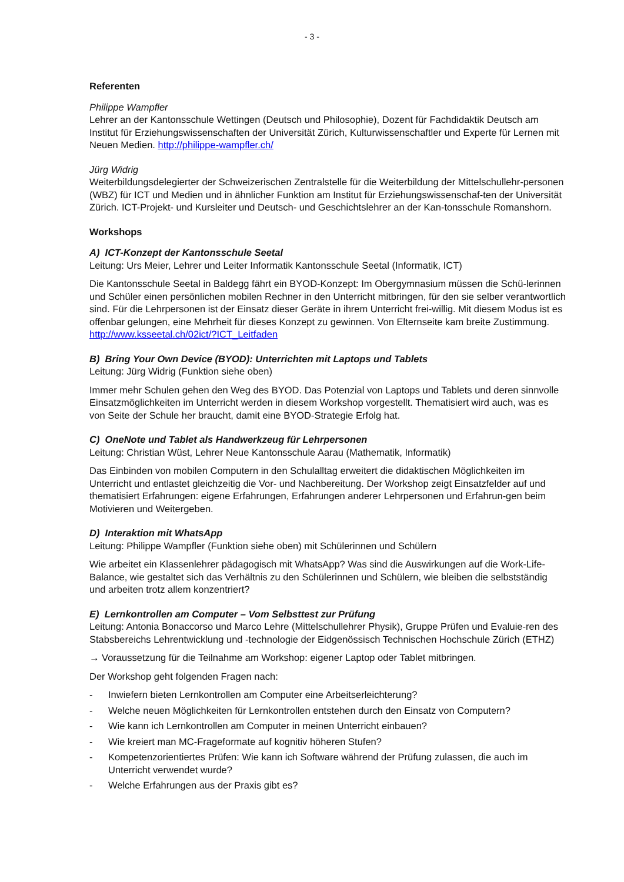- 3 -
Referenten
Philippe Wampfler
Lehrer an der Kantonsschule Wettingen (Deutsch und Philosophie), Dozent für Fachdidaktik Deutsch am Institut für Erziehungswissenschaften der Universität Zürich, Kulturwissenschaftler und Experte für Lernen mit Neuen Medien. http://philippe-wampfler.ch/
Jürg Widrig
Weiterbildungsdelegierter der Schweizerischen Zentralstelle für die Weiterbildung der Mittelschullehr-personen (WBZ) für ICT und Medien und in ähnlicher Funktion am Institut für Erziehungswissenschaf-ten der Universität Zürich. ICT-Projekt- und Kursleiter und Deutsch- und Geschichtslehrer an der Kan-tonsschule Romanshorn.
Workshops
A) ICT-Konzept der Kantonsschule Seetal
Leitung: Urs Meier, Lehrer und Leiter Informatik Kantonsschule Seetal (Informatik, ICT)
Die Kantonsschule Seetal in Baldegg fährt ein BYOD-Konzept: Im Obergymnasium müssen die Schü-lerinnen und Schüler einen persönlichen mobilen Rechner in den Unterricht mitbringen, für den sie selber verantwortlich sind. Für die Lehrpersonen ist der Einsatz dieser Geräte in ihrem Unterricht frei-willig. Mit diesem Modus ist es offenbar gelungen, eine Mehrheit für dieses Konzept zu gewinnen. Von Elternseite kam breite Zustimmung. http://www.ksseetal.ch/02ict/?ICT_Leitfaden
B) Bring Your Own Device (BYOD): Unterrichten mit Laptops und Tablets
Leitung: Jürg Widrig (Funktion siehe oben)
Immer mehr Schulen gehen den Weg des BYOD. Das Potenzial von Laptops und Tablets und deren sinnvolle Einsatzmöglichkeiten im Unterricht werden in diesem Workshop vorgestellt. Thematisiert wird auch, was es von Seite der Schule her braucht, damit eine BYOD-Strategie Erfolg hat.
C) OneNote und Tablet als Handwerkzeug für Lehrpersonen
Leitung: Christian Wüst, Lehrer Neue Kantonsschule Aarau (Mathematik, Informatik)
Das Einbinden von mobilen Computern in den Schulalltag erweitert die didaktischen Möglichkeiten im Unterricht und entlastet gleichzeitig die Vor- und Nachbereitung. Der Workshop zeigt Einsatzfelder auf und thematisiert Erfahrungen: eigene Erfahrungen, Erfahrungen anderer Lehrpersonen und Erfahrun-gen beim Motivieren und Weitergeben.
D) Interaktion mit WhatsApp
Leitung: Philippe Wampfler (Funktion siehe oben) mit Schülerinnen und Schülern
Wie arbeitet ein Klassenlehrer pädagogisch mit WhatsApp? Was sind die Auswirkungen auf die Work-Life-Balance, wie gestaltet sich das Verhältnis zu den Schülerinnen und Schülern, wie bleiben die selbstständig und arbeiten trotz allem konzentriert?
E) Lernkontrollen am Computer – Vom Selbsttest zur Prüfung
Leitung: Antonia Bonaccorso und Marco Lehre (Mittelschullehrer Physik), Gruppe Prüfen und Evaluie-ren des Stabsbereichs Lehrentwicklung und -technologie der Eidgenössisch Technischen Hochschule Zürich (ETHZ)
→ Voraussetzung für die Teilnahme am Workshop: eigener Laptop oder Tablet mitbringen.
Der Workshop geht folgenden Fragen nach:
- Inwiefern bieten Lernkontrollen am Computer eine Arbeitserleichterung?
- Welche neuen Möglichkeiten für Lernkontrollen entstehen durch den Einsatz von Computern?
- Wie kann ich Lernkontrollen am Computer in meinen Unterricht einbauen?
- Wie kreiert man MC-Frageformate auf kognitiv höheren Stufen?
- Kompetenzorientiertes Prüfen: Wie kann ich Software während der Prüfung zulassen, die auch im Unterricht verwendet wurde?
- Welche Erfahrungen aus der Praxis gibt es?